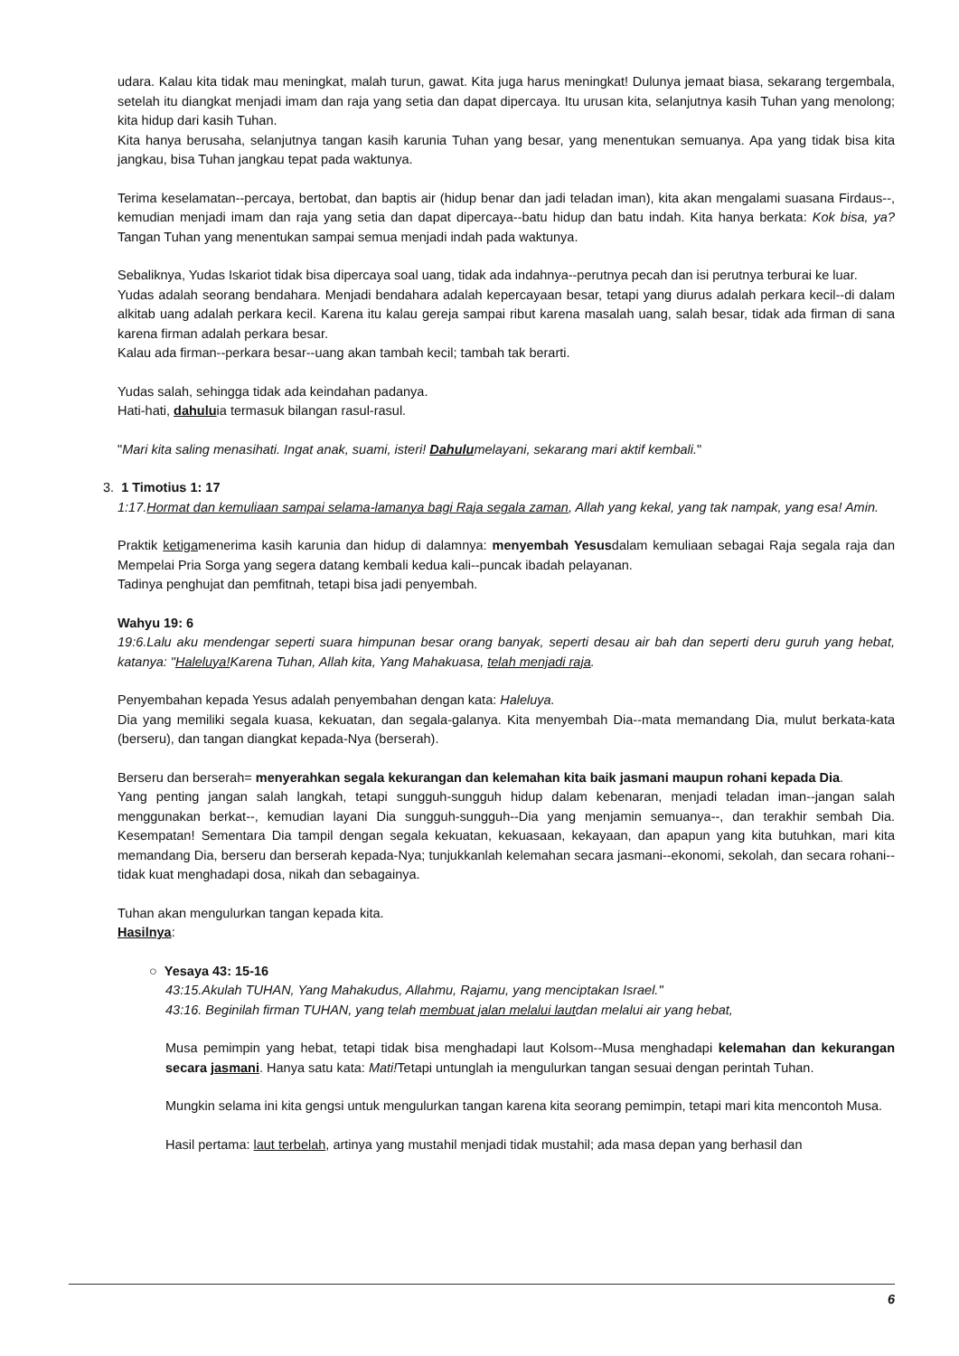udara. Kalau kita tidak mau meningkat, malah turun, gawat. Kita juga harus meningkat! Dulunya jemaat biasa, sekarang tergembala, setelah itu diangkat menjadi imam dan raja yang setia dan dapat dipercaya. Itu urusan kita, selanjutnya kasih Tuhan yang menolong; kita hidup dari kasih Tuhan.
Kita hanya berusaha, selanjutnya tangan kasih karunia Tuhan yang besar, yang menentukan semuanya. Apa yang tidak bisa kita jangkau, bisa Tuhan jangkau tepat pada waktunya.
Terima keselamatan--percaya, bertobat, dan baptis air (hidup benar dan jadi teladan iman), kita akan mengalami suasana Firdaus--, kemudian menjadi imam dan raja yang setia dan dapat dipercaya--batu hidup dan batu indah. Kita hanya berkata: Kok bisa, ya? Tangan Tuhan yang menentukan sampai semua menjadi indah pada waktunya.
Sebaliknya, Yudas Iskariot tidak bisa dipercaya soal uang, tidak ada indahnya--perutnya pecah dan isi perutnya terburai ke luar.
Yudas adalah seorang bendahara. Menjadi bendahara adalah kepercayaan besar, tetapi yang diurus adalah perkara kecil--di dalam alkitab uang adalah perkara kecil. Karena itu kalau gereja sampai ribut karena masalah uang, salah besar, tidak ada firman di sana karena firman adalah perkara besar.
Kalau ada firman--perkara besar--uang akan tambah kecil; tambah tak berarti.
Yudas salah, sehingga tidak ada keindahan padanya.
Hati-hati, dahuluia termasuk bilangan rasul-rasul.
"Mari kita saling menasihati. Ingat anak, suami, isteri! Dahulumelayani, sekarang mari aktif kembali."
3. 1 Timotius 1: 17
1:17.Hormat dan kemuliaan sampai selama-lamanya bagi Raja segala zaman, Allah yang kekal, yang tak nampak, yang esa! Amin.
Praktik ketigamenerima kasih karunia dan hidup di dalamnya: menyembah Yesusdalam kemuliaan sebagai Raja segala raja dan Mempelai Pria Sorga yang segera datang kembali kedua kali--puncak ibadah pelayanan.
Tadinya penghujat dan pemfitnah, tetapi bisa jadi penyembah.
Wahyu 19: 6
19:6.Lalu aku mendengar seperti suara himpunan besar orang banyak, seperti desau air bah dan seperti deru guruh yang hebat, katanya: "Haleluya!Karena Tuhan, Allah kita, Yang Mahakuasa, telah menjadi raja.
Penyembahan kepada Yesus adalah penyembahan dengan kata: Haleluya.
Dia yang memiliki segala kuasa, kekuatan, dan segala-galanya. Kita menyembah Dia--mata memandang Dia, mulut berkata-kata (berseru), dan tangan diangkat kepada-Nya (berserah).
Berseru dan berserah= menyerahkan segala kekurangan dan kelemahan kita baik jasmani maupun rohani kepada Dia.
Yang penting jangan salah langkah, tetapi sungguh-sungguh hidup dalam kebenaran, menjadi teladan iman--jangan salah menggunakan berkat--, kemudian layani Dia sungguh-sungguh--Dia yang menjamin semuanya--, dan terakhir sembah Dia. Kesempatan! Sementara Dia tampil dengan segala kekuatan, kekuasaan, kekayaan, dan apapun yang kita butuhkan, mari kita memandang Dia, berseru dan berserah kepada-Nya; tunjukkanlah kelemahan secara jasmani--ekonomi, sekolah, dan secara rohani--tidak kuat menghadapi dosa, nikah dan sebagainya.
Tuhan akan mengulurkan tangan kepada kita.
Hasilnya:
○ Yesaya 43: 15-16
43:15.Akulah TUHAN, Yang Mahakudus, Allahmu, Rajamu, yang menciptakan Israel."
43:16. Beginilah firman TUHAN, yang telah membuat jalan melalui lautdan melalui air yang hebat,
Musa pemimpin yang hebat, tetapi tidak bisa menghadapi laut Kolsom--Musa menghadapi kelemahan dan kekurangan secara jasmani. Hanya satu kata: Mati!Tetapi untunglah ia mengulurkan tangan sesuai dengan perintah Tuhan.
Mungkin selama ini kita gengsi untuk mengulurkan tangan karena kita seorang pemimpin, tetapi mari kita mencontoh Musa.
Hasil pertama: laut terbelah, artinya yang mustahil menjadi tidak mustahil; ada masa depan yang berhasil dan
6